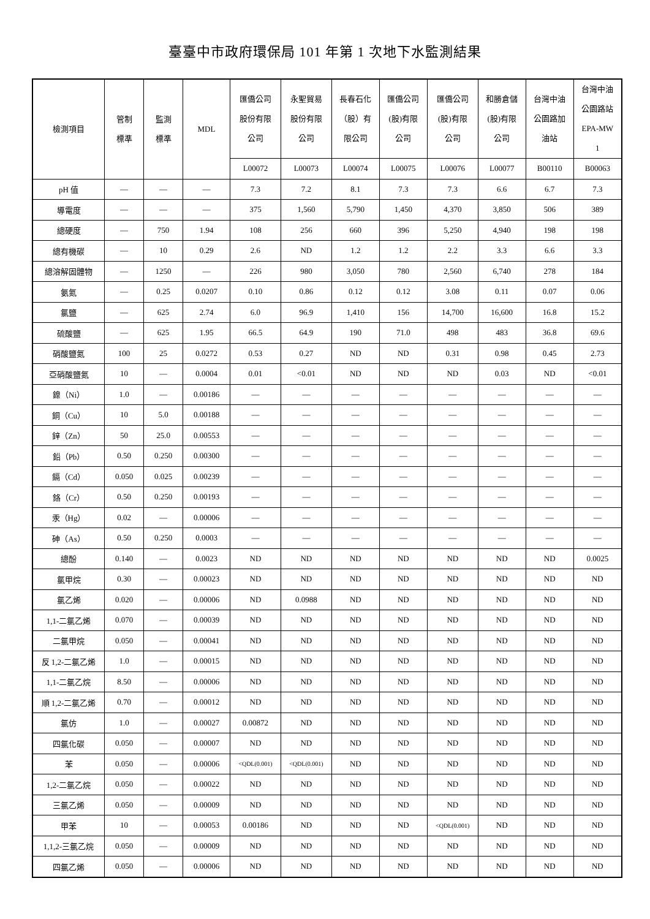臺臺中市政府環保局 101 年第 1 次地下水監測結果
| 檢測項目 | 管制 標準 | 監測 標準 | MDL | 匯僑公司 股份有限 公司 | 永聖貿易 股份有限 公司 | 長春石化 （股）有 限公司 | 匯僑公司 (股)有限 公司 | 匯僑公司 (股)有限 公司 | 和勝倉儲 (股)有限 公司 | 台灣中油 公園路加 油站 | 台灣中油 公園路站 EPA-MW 1 |
| --- | --- | --- | --- | --- | --- | --- | --- | --- | --- | --- | --- |
| | | | | L00072 | L00073 | L00074 | L00075 | L00076 | L00077 | B00110 | B00063 |
| pH 值 | — | — | — | 7.3 | 7.2 | 8.1 | 7.3 | 7.3 | 6.6 | 6.7 | 7.3 |
| 導電度 | — | — | — | 375 | 1,560 | 5,790 | 1,450 | 4,370 | 3,850 | 506 | 389 |
| 總硬度 | — | 750 | 1.94 | 108 | 256 | 660 | 396 | 5,250 | 4,940 | 198 | 198 |
| 總有機碳 | — | 10 | 0.29 | 2.6 | ND | 1.2 | 1.2 | 2.2 | 3.3 | 6.6 | 3.3 |
| 總溶解固體物 | — | 1250 | — | 226 | 980 | 3,050 | 780 | 2,560 | 6,740 | 278 | 184 |
| 氨氮 | — | 0.25 | 0.0207 | 0.10 | 0.86 | 0.12 | 0.12 | 3.08 | 0.11 | 0.07 | 0.06 |
| 氯鹽 | — | 625 | 2.74 | 6.0 | 96.9 | 1,410 | 156 | 14,700 | 16,600 | 16.8 | 15.2 |
| 硫酸鹽 | — | 625 | 1.95 | 66.5 | 64.9 | 190 | 71.0 | 498 | 483 | 36.8 | 69.6 |
| 硝酸鹽氮 | 100 | 25 | 0.0272 | 0.53 | 0.27 | ND | ND | 0.31 | 0.98 | 0.45 | 2.73 |
| 亞硝酸鹽氮 | 10 | — | 0.0004 | 0.01 | <0.01 | ND | ND | ND | 0.03 | ND | <0.01 |
| 鎳（Ni） | 1.0 | — | 0.00186 | — | — | — | — | — | — | — | — |
| 銅（Cu） | 10 | 5.0 | 0.00188 | — | — | — | — | — | — | — | — |
| 鋅（Zn） | 50 | 25.0 | 0.00553 | — | — | — | — | — | — | — | — |
| 鉛（Pb） | 0.50 | 0.250 | 0.00300 | — | — | — | — | — | — | — | — |
| 鎘（Cd） | 0.050 | 0.025 | 0.00239 | — | — | — | — | — | — | — | — |
| 鉻（Cr） | 0.50 | 0.250 | 0.00193 | — | — | — | — | — | — | — | — |
| 汞（Hg） | 0.02 | — | 0.00006 | — | — | — | — | — | — | — | — |
| 砷（As） | 0.50 | 0.250 | 0.0003 | — | — | — | — | — | — | — | — |
| 總酚 | 0.140 | — | 0.0023 | ND | ND | ND | ND | ND | ND | ND | 0.0025 |
| 氯甲烷 | 0.30 | — | 0.00023 | ND | ND | ND | ND | ND | ND | ND | ND |
| 氯乙烯 | 0.020 | — | 0.00006 | ND | 0.0988 | ND | ND | ND | ND | ND | ND |
| 1,1-二氯乙烯 | 0.070 | — | 0.00039 | ND | ND | ND | ND | ND | ND | ND | ND |
| 二氯甲烷 | 0.050 | — | 0.00041 | ND | ND | ND | ND | ND | ND | ND | ND |
| 反 1,2-二氯乙烯 | 1.0 | — | 0.00015 | ND | ND | ND | ND | ND | ND | ND | ND |
| 1,1-二氯乙烷 | 8.50 | — | 0.00006 | ND | ND | ND | ND | ND | ND | ND | ND |
| 順 1,2-二氯乙烯 | 0.70 | — | 0.00012 | ND | ND | ND | ND | ND | ND | ND | ND |
| 氯仿 | 1.0 | — | 0.00027 | 0.00872 | ND | ND | ND | ND | ND | ND | ND |
| 四氯化碳 | 0.050 | — | 0.00007 | ND | ND | ND | ND | ND | ND | ND | ND |
| 苯 | 0.050 | — | 0.00006 | <QDL(0.001) | <QDL(0.001) | ND | ND | ND | ND | ND | ND |
| 1,2-二氯乙烷 | 0.050 | — | 0.00022 | ND | ND | ND | ND | ND | ND | ND | ND |
| 三氯乙烯 | 0.050 | — | 0.00009 | ND | ND | ND | ND | ND | ND | ND | ND |
| 甲苯 | 10 | — | 0.00053 | 0.00186 | ND | ND | ND | <QDL(0.001) | ND | ND | ND |
| 1,1,2-三氯乙烷 | 0.050 | — | 0.00009 | ND | ND | ND | ND | ND | ND | ND | ND |
| 四氯乙烯 | 0.050 | — | 0.00006 | ND | ND | ND | ND | ND | ND | ND | ND |